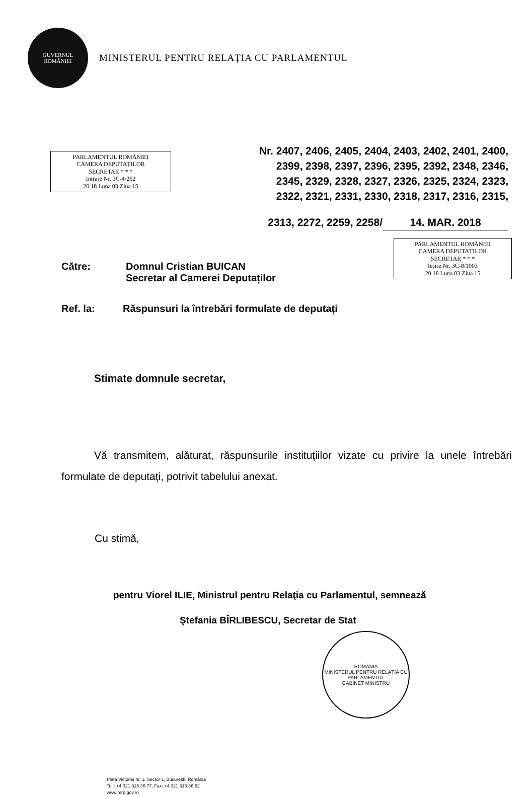GUVERNUL
ROMÂNIEI
MINISTERUL PENTRU RELAȚIA CU PARLAMENTUL
PARLAMENTUL ROMÂNIEI
CAMERA DEPUTAȚILOR
SECRETAR * * *
Intrare Nr. 3C-4/262
20 18 Luna 03 Ziua 15
Nr. 2407, 2406, 2405, 2404, 2403, 2402, 2401, 2400,
2399, 2398, 2397, 2396, 2395, 2392, 2348, 2346,
2345, 2329, 2328, 2327, 2326, 2325, 2324, 2323,
2322, 2321, 2331, 2330, 2318, 2317, 2316, 2315,
2313, 2272, 2259, 2258/ 14. MAR. 2018
Către: Domnul Cristian BUICAN
Secretar al Camerei Deputaților
Ref. la: Răspunsuri la întrebări formulate de deputați
PARLAMENTUL ROMÂNIEI
CAMERA DEPUTAȚILOR
SECRETAR * * *
Ieșire Nr. 3C-8/1003
20 18 Luna 03 Ziua 15
Stimate domnule secretar,
Vă transmitem, alăturat, răspunsurile instituțiilor vizate cu privire la unele întrebări formulate de deputați, potrivit tabelului anexat.
Cu stimă,
pentru Viorel ILIE, Ministrul pentru Relaţia cu Parlamentul, semnează
Ştefania BÎRLIBESCU, Secretar de Stat
ROMÂNIA
MINISTERUL PENTRU RELAȚIA CU PARLAMENTUL
CABINET MINISTRU
Piața Victoriei nr. 1, Sector 1, București, România
Tel.: +4 021 316 36 77, Fax: +4 021 316 36 52
www.mrp.gov.ro